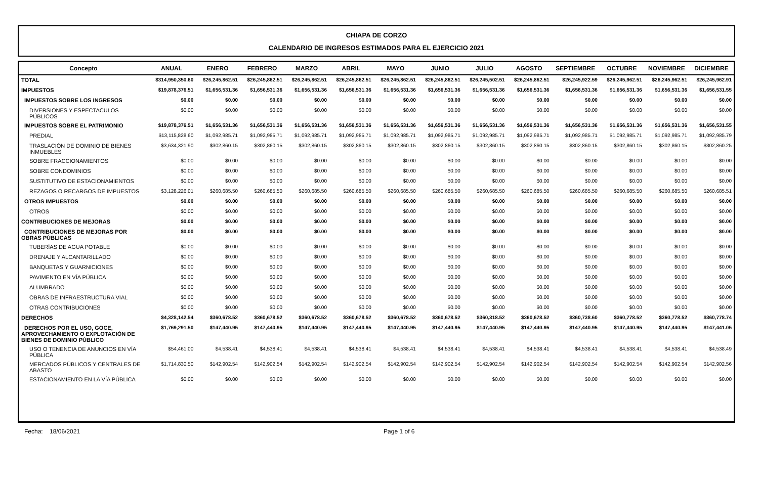CHIAPA DE CORZO
CALENDARIO DE INGRESOS ESTIMADOS PARA EL EJERCICIO 2021
| Concepto | ANUAL | ENERO | FEBRERO | MARZO | ABRIL | MAYO | JUNIO | JULIO | AGOSTO | SEPTIEMBRE | OCTUBRE | NOVIEMBRE | DICIEMBRE |
| --- | --- | --- | --- | --- | --- | --- | --- | --- | --- | --- | --- | --- | --- |
| TOTAL | $314,950,350.60 | $26,245,862.51 | $26,245,862.51 | $26,245,862.51 | $26,245,862.51 | $26,245,862.51 | $26,245,862.51 | $26,245,502.51 | $26,245,862.51 | $26,245,922.59 | $26,245,962.51 | $26,245,962.51 | $26,245,962.91 |
| IMPUESTOS | $19,878,376.51 | $1,656,531.36 | $1,656,531.36 | $1,656,531.36 | $1,656,531.36 | $1,656,531.36 | $1,656,531.36 | $1,656,531.36 | $1,656,531.36 | $1,656,531.36 | $1,656,531.36 | $1,656,531.36 | $1,656,531.55 |
| IMPUESTOS SOBRE LOS INGRESOS | $0.00 | $0.00 | $0.00 | $0.00 | $0.00 | $0.00 | $0.00 | $0.00 | $0.00 | $0.00 | $0.00 | $0.00 | $0.00 |
| DIVERSIONES Y ESPECTACULOS PÚBLICOS | $0.00 | $0.00 | $0.00 | $0.00 | $0.00 | $0.00 | $0.00 | $0.00 | $0.00 | $0.00 | $0.00 | $0.00 | $0.00 |
| IMPUESTOS SOBRE EL PATRIMONIO | $19,878,376.51 | $1,656,531.36 | $1,656,531.36 | $1,656,531.36 | $1,656,531.36 | $1,656,531.36 | $1,656,531.36 | $1,656,531.36 | $1,656,531.36 | $1,656,531.36 | $1,656,531.36 | $1,656,531.36 | $1,656,531.55 |
| PREDIAL | $13,115,828.60 | $1,092,985.71 | $1,092,985.71 | $1,092,985.71 | $1,092,985.71 | $1,092,985.71 | $1,092,985.71 | $1,092,985.71 | $1,092,985.71 | $1,092,985.71 | $1,092,985.71 | $1,092,985.71 | $1,092,985.79 |
| TRASLACIÓN DE DOMINIO DE BIENES INMUEBLES | $3,634,321.90 | $302,860.15 | $302,860.15 | $302,860.15 | $302,860.15 | $302,860.15 | $302,860.15 | $302,860.15 | $302,860.15 | $302,860.15 | $302,860.15 | $302,860.15 | $302,860.25 |
| SOBRE FRACCIONAMIENTOS | $0.00 | $0.00 | $0.00 | $0.00 | $0.00 | $0.00 | $0.00 | $0.00 | $0.00 | $0.00 | $0.00 | $0.00 | $0.00 |
| SOBRE CONDOMINIOS | $0.00 | $0.00 | $0.00 | $0.00 | $0.00 | $0.00 | $0.00 | $0.00 | $0.00 | $0.00 | $0.00 | $0.00 | $0.00 |
| SUSTITUTIVO DE ESTACIONAMIENTOS | $0.00 | $0.00 | $0.00 | $0.00 | $0.00 | $0.00 | $0.00 | $0.00 | $0.00 | $0.00 | $0.00 | $0.00 | $0.00 |
| REZAGOS O RECARGOS DE IMPUESTOS | $3,128,226.01 | $260,685.50 | $260,685.50 | $260,685.50 | $260,685.50 | $260,685.50 | $260,685.50 | $260,685.50 | $260,685.50 | $260,685.50 | $260,685.50 | $260,685.50 | $260,685.51 |
| OTROS IMPUESTOS | $0.00 | $0.00 | $0.00 | $0.00 | $0.00 | $0.00 | $0.00 | $0.00 | $0.00 | $0.00 | $0.00 | $0.00 | $0.00 |
| OTROS | $0.00 | $0.00 | $0.00 | $0.00 | $0.00 | $0.00 | $0.00 | $0.00 | $0.00 | $0.00 | $0.00 | $0.00 | $0.00 |
| CONTRIBUCIONES DE MEJORAS | $0.00 | $0.00 | $0.00 | $0.00 | $0.00 | $0.00 | $0.00 | $0.00 | $0.00 | $0.00 | $0.00 | $0.00 | $0.00 |
| CONTRIBUCIONES DE MEJORAS POR OBRAS PÚBLICAS | $0.00 | $0.00 | $0.00 | $0.00 | $0.00 | $0.00 | $0.00 | $0.00 | $0.00 | $0.00 | $0.00 | $0.00 | $0.00 |
| TUBERÍAS DE AGUA POTABLE | $0.00 | $0.00 | $0.00 | $0.00 | $0.00 | $0.00 | $0.00 | $0.00 | $0.00 | $0.00 | $0.00 | $0.00 | $0.00 |
| DRENAJE Y ALCANTARILLADO | $0.00 | $0.00 | $0.00 | $0.00 | $0.00 | $0.00 | $0.00 | $0.00 | $0.00 | $0.00 | $0.00 | $0.00 | $0.00 |
| BANQUETAS Y GUARNICIONES | $0.00 | $0.00 | $0.00 | $0.00 | $0.00 | $0.00 | $0.00 | $0.00 | $0.00 | $0.00 | $0.00 | $0.00 | $0.00 |
| PAVIMENTO EN VÍA PÚBLICA | $0.00 | $0.00 | $0.00 | $0.00 | $0.00 | $0.00 | $0.00 | $0.00 | $0.00 | $0.00 | $0.00 | $0.00 | $0.00 |
| ALUMBRADO | $0.00 | $0.00 | $0.00 | $0.00 | $0.00 | $0.00 | $0.00 | $0.00 | $0.00 | $0.00 | $0.00 | $0.00 | $0.00 |
| OBRAS DE INFRAESTRUCTURA VIAL | $0.00 | $0.00 | $0.00 | $0.00 | $0.00 | $0.00 | $0.00 | $0.00 | $0.00 | $0.00 | $0.00 | $0.00 | $0.00 |
| OTRAS CONTRIBUCIONES | $0.00 | $0.00 | $0.00 | $0.00 | $0.00 | $0.00 | $0.00 | $0.00 | $0.00 | $0.00 | $0.00 | $0.00 | $0.00 |
| DERECHOS | $4,328,142.54 | $360,678.52 | $360,678.52 | $360,678.52 | $360,678.52 | $360,678.52 | $360,678.52 | $360,318.52 | $360,678.52 | $360,738.60 | $360,778.52 | $360,778.52 | $360,778.74 |
| DERECHOS POR EL USO, GOCE, APROVECHAMIENTO O EXPLOTACIÓN DE BIENES DE DOMINIO PÚBLICO | $1,769,291.50 | $147,440.95 | $147,440.95 | $147,440.95 | $147,440.95 | $147,440.95 | $147,440.95 | $147,440.95 | $147,440.95 | $147,440.95 | $147,440.95 | $147,440.95 | $147,441.05 |
| USO O TENENCIA DE ANUNCIOS EN VÍA PÚBLICA | $54,461.00 | $4,538.41 | $4,538.41 | $4,538.41 | $4,538.41 | $4,538.41 | $4,538.41 | $4,538.41 | $4,538.41 | $4,538.41 | $4,538.41 | $4,538.41 | $4,538.49 |
| MERCADOS PÚBLICOS Y CENTRALES DE ABASTO | $1,714,830.50 | $142,902.54 | $142,902.54 | $142,902.54 | $142,902.54 | $142,902.54 | $142,902.54 | $142,902.54 | $142,902.54 | $142,902.54 | $142,902.54 | $142,902.54 | $142,902.56 |
| ESTACIONAMIENTO EN LA VÍA PÚBLICA | $0.00 | $0.00 | $0.00 | $0.00 | $0.00 | $0.00 | $0.00 | $0.00 | $0.00 | $0.00 | $0.00 | $0.00 | $0.00 |
Fecha: 18/06/2021 Page 1 of 6